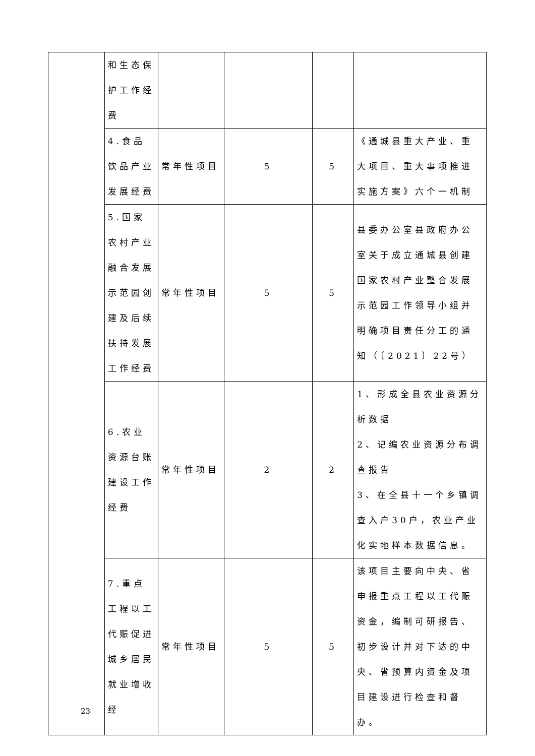| | 和生态保护工作经费 | | | | |
| | 4.食品饮品产业发展经费 | 常年性项目 | 5 | 5 | 《通城县重大产业、重大项目、重大事项推进实施方案》六个一机制 |
| | 5.国家农村产业融合发展示范园创建及后续扶持发展工作经费 | 常年性项目 | 5 | 5 | 县委办公室县政府办公室关于成立通城县创建国家农村产业整合发展示范园工作领导小组并明确项目责任分工的通知（〔2021〕22号） |
| | 6.农业资源台账建设工作经费 | 常年性项目 | 2 | 2 | 1、形成全县农业资源分析数据 2、记编农业资源分布调查报告 3、在全县十一个乡镇调查入户30户，农业产业化实地样本数据信息。 |
| | 7.重点工程以工代赈促进城乡居民就业增收经 | 常年性项目 | 5 | 5 | 该项目主要向中央、省申报重点工程以工代赈资金，编制可研报告、初步设计并对下达的中央、省预算内资金及项目建设进行检查和督办。 |
23